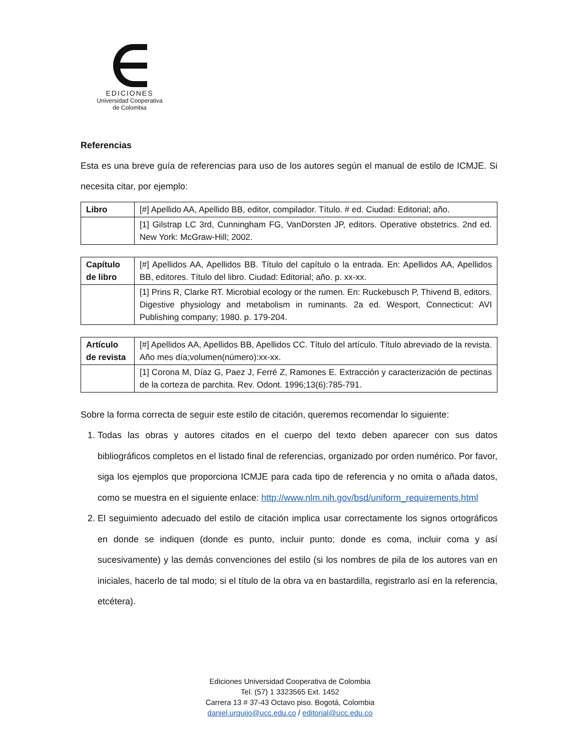EDICIONES
Universidad Cooperativa
de Colombia
Referencias
Esta es una breve guía de referencias para uso de los autores según el manual de estilo de ICMJE. Si necesita citar, por ejemplo:
| Libro | [#] Apellido AA, Apellido BB, editor, compilador. Título. # ed. Ciudad: Editorial; año. |
| | [1] Gilstrap LC 3rd, Cunningham FG, VanDorsten JP, editors. Operative obstetrics. 2nd ed. New York: McGraw-Hill; 2002. |
| Capítulo de libro | [#] Apellidos AA, Apellidos BB. Título del capítulo o la entrada. En: Apellidos AA, Apellidos BB, editores. Título del libro. Ciudad: Editorial; año. p. xx-xx. |
| | [1] Prins R, Clarke RT. Microbial ecology or the rumen. En: Ruckebusch P, Thivend B, editors. Digestive physiology and metabolism in ruminants. 2a ed. Wesport, Connecticut: AVI Publishing company; 1980. p. 179-204. |
| Artículo de revista | [#] Apellidos AA, Apellidos BB, Apellidos CC. Título del artículo. Título abreviado de la revista. Año mes día;volumen(número):xx-xx. |
| | [1] Corona M, Díaz G, Paez J, Ferré Z, Ramones E. Extracción y caracterización de pectinas de la corteza de parchita. Rev. Odont. 1996;13(6):785-791. |
Sobre la forma correcta de seguir este estilo de citación, queremos recomendar lo siguiente:
1. Todas las obras y autores citados en el cuerpo del texto deben aparecer con sus datos bibliográficos completos en el listado final de referencias, organizado por orden numérico. Por favor, siga los ejemplos que proporciona ICMJE para cada tipo de referencia y no omita o añada datos, como se muestra en el siguiente enlace: http://www.nlm.nih.gov/bsd/uniform_requirements.html
2. El seguimiento adecuado del estilo de citación implica usar correctamente los signos ortográficos en donde se indiquen (donde es punto, incluir punto; donde es coma, incluir coma y así sucesivamente) y las demás convenciones del estilo (si los nombres de pila de los autores van en iniciales, hacerlo de tal modo; si el título de la obra va en bastardilla, registrarlo así en la referencia, etcétera).
Ediciones Universidad Cooperativa de Colombia
Tel. (57) 1 3323565 Ext. 1452
Carrera 13 # 37-43 Octavo piso. Bogotá, Colombia
daniel.urquijo@ucc.edu.co / editorial@ucc.edu.co